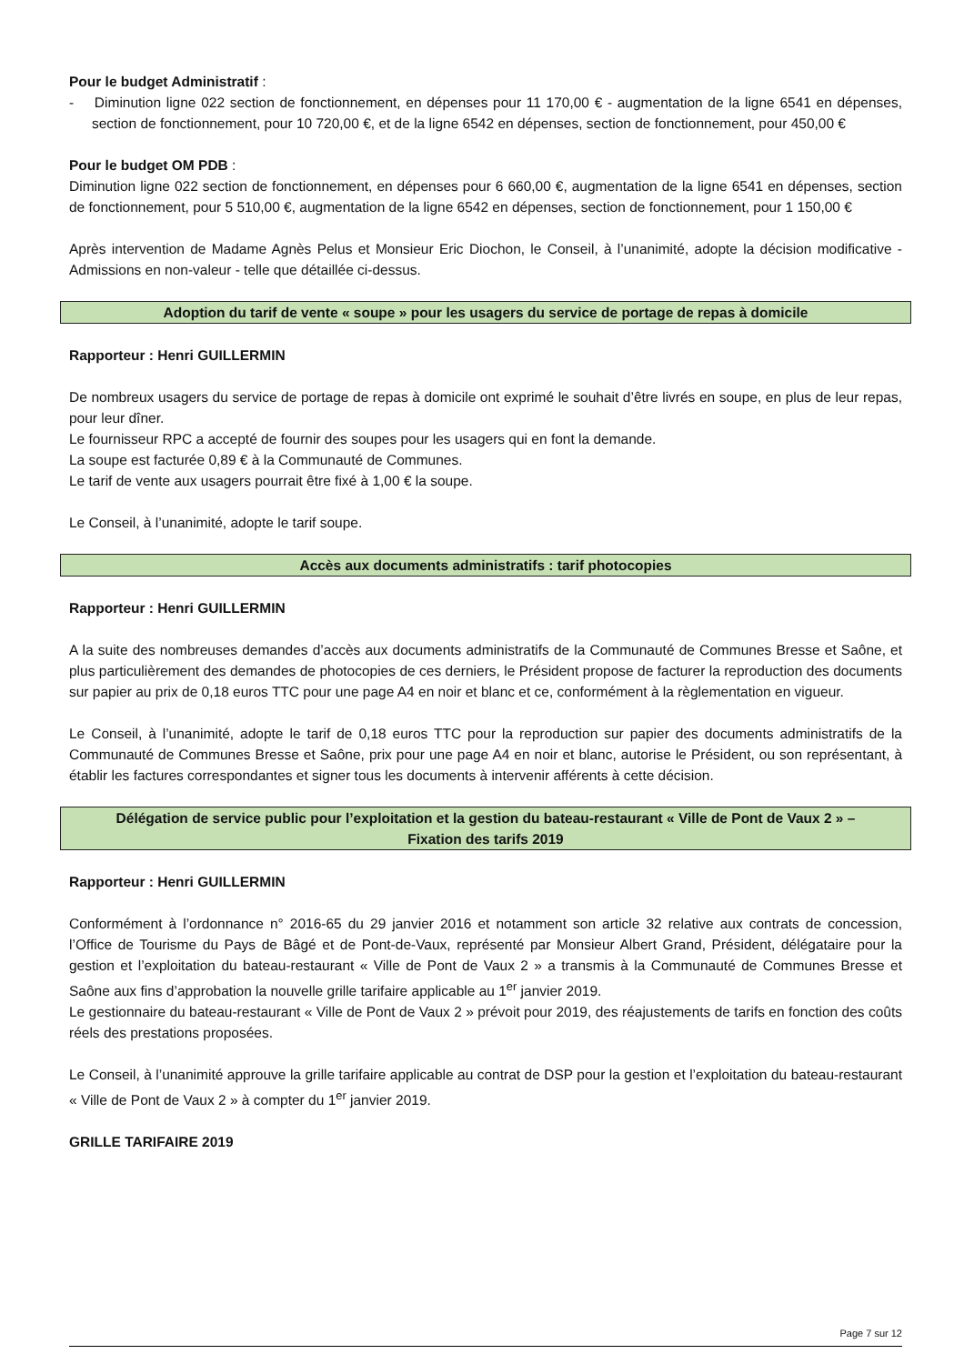Pour le budget Administratif :
- Diminution ligne 022 section de fonctionnement, en dépenses pour 11 170,00 € - augmentation de la ligne 6541 en dépenses, section de fonctionnement, pour 10 720,00 €, et de la ligne 6542 en dépenses, section de fonctionnement, pour 450,00 €
Pour le budget OM PDB :
Diminution ligne 022 section de fonctionnement, en dépenses pour 6 660,00 €, augmentation de la ligne 6541 en dépenses, section de fonctionnement, pour 5 510,00 €, augmentation de la ligne 6542 en dépenses, section de fonctionnement, pour 1 150,00 €
Après intervention de Madame Agnès Pelus et Monsieur Eric Diochon, le Conseil, à l’unanimité, adopte la décision modificative - Admissions en non-valeur - telle que détaillée ci-dessus.
Adoption du tarif de vente « soupe » pour les usagers du service de portage de repas à domicile
Rapporteur : Henri GUILLERMIN
De nombreux usagers du service de portage de repas à domicile ont exprimé le souhait d’être livrés en soupe, en plus de leur repas, pour leur dîner.
Le fournisseur RPC a accepté de fournir des soupes pour les usagers qui en font la demande.
La soupe est facturée 0,89 € à la Communauté de Communes.
Le tarif de vente aux usagers pourrait être fixé à 1,00 € la soupe.
Le Conseil, à l’unanimité, adopte le tarif soupe.
Accès aux documents administratifs : tarif photocopies
Rapporteur : Henri GUILLERMIN
A la suite des nombreuses demandes d’accès aux documents administratifs de la Communauté de Communes Bresse et Saône, et plus particulièrement des demandes de photocopies de ces derniers, le Président propose de facturer la reproduction des documents sur papier au prix de 0,18 euros TTC pour une page A4 en noir et blanc et ce, conformément à la règlementation en vigueur.
Le Conseil, à l’unanimité, adopte le tarif de 0,18 euros TTC pour la reproduction sur papier des documents administratifs de la Communauté de Communes Bresse et Saône, prix pour une page A4 en noir et blanc, autorise le Président, ou son représentant, à établir les factures correspondantes et signer tous les documents à intervenir afférents à cette décision.
Délégation de service public pour l’exploitation et la gestion du bateau-restaurant « Ville de Pont de Vaux 2 » – Fixation des tarifs 2019
Rapporteur : Henri GUILLERMIN
Conformément à l’ordonnance n° 2016-65 du 29 janvier 2016 et notamment son article 32 relative aux contrats de concession, l’Office de Tourisme du Pays de Bâgé et de Pont-de-Vaux, représenté par Monsieur Albert Grand, Président, délégataire pour la gestion et l’exploitation du bateau-restaurant « Ville de Pont de Vaux 2 » a transmis à la Communauté de Communes Bresse et Saône aux fins d’approbation la nouvelle grille tarifaire applicable au 1<sup>er</sup> janvier 2019.
Le gestionnaire du bateau-restaurant « Ville de Pont de Vaux 2 » prévoit pour 2019, des réajustements de tarifs en fonction des coûts réels des prestations proposées.
Le Conseil, à l’unanimité approuve la grille tarifaire applicable au contrat de DSP pour la gestion et l’exploitation du bateau-restaurant « Ville de Pont de Vaux 2 » à compter du 1<sup>er</sup> janvier 2019.
GRILLE TARIFAIRE 2019
Page 7 sur 12